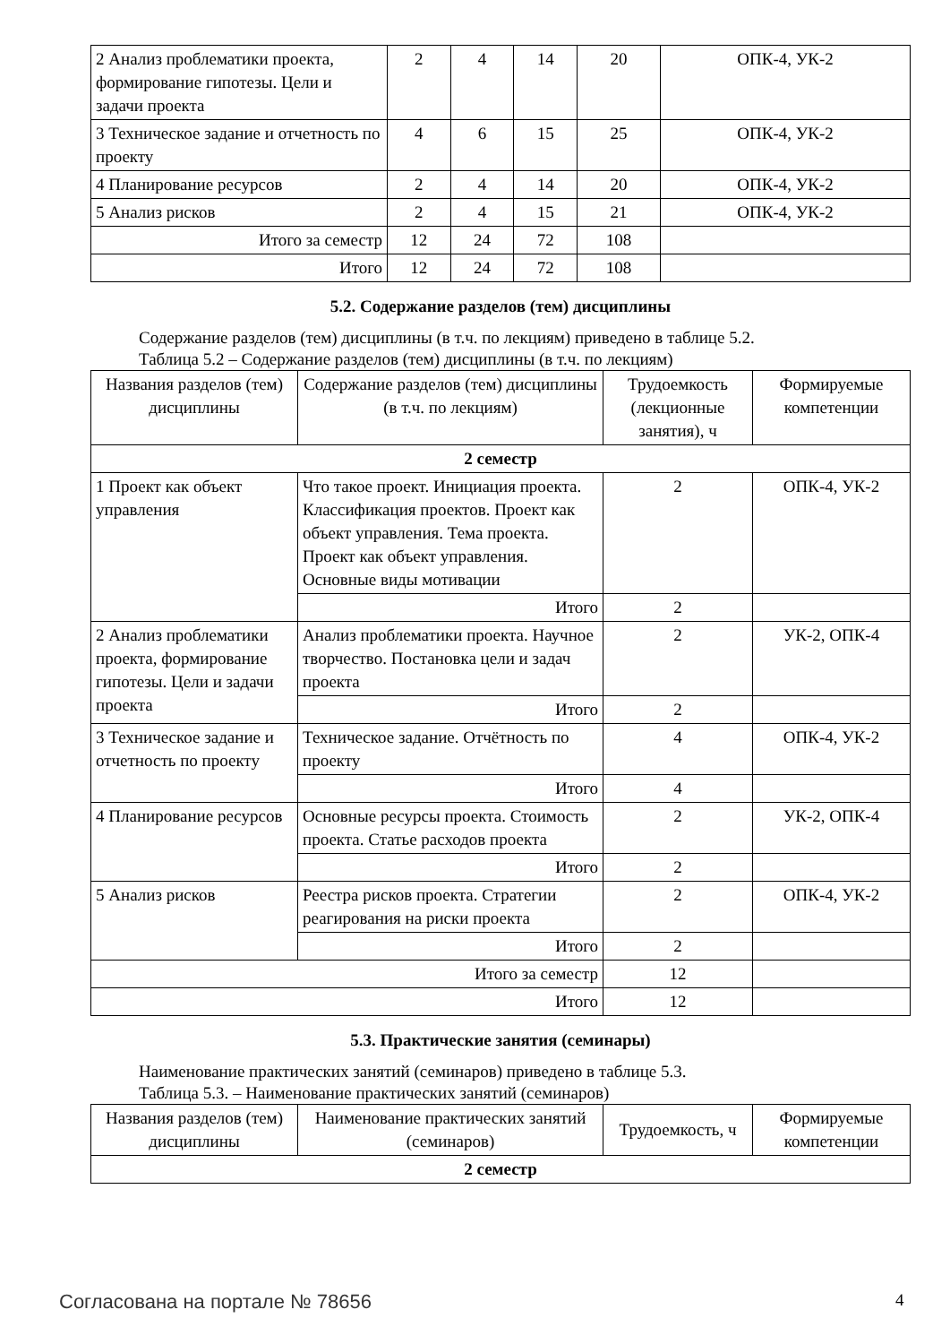| 2 Анализ проблематики проекта, формирование гипотезы. Цели и задачи проекта | 2 | 4 | 14 | 20 | ОПК-4, УК-2 |
| 3 Техническое задание и отчетность по проекту | 4 | 6 | 15 | 25 | ОПК-4, УК-2 |
| 4 Планирование ресурсов | 2 | 4 | 14 | 20 | ОПК-4, УК-2 |
| 5 Анализ рисков | 2 | 4 | 15 | 21 | ОПК-4, УК-2 |
| Итого за семестр | 12 | 24 | 72 | 108 | |
| Итого | 12 | 24 | 72 | 108 | |
5.2. Содержание разделов (тем) дисциплины
Содержание разделов (тем) дисциплины (в т.ч. по лекциям) приведено в таблице 5.2.
Таблица 5.2 – Содержание разделов (тем) дисциплины (в т.ч. по лекциям)
| Названия разделов (тем) дисциплины | Содержание разделов (тем) дисциплины (в т.ч. по лекциям) | Трудоемкость (лекционные занятия), ч | Формируемые компетенции |
| --- | --- | --- | --- |
| 2 семестр | | | |
| 1 Проект как объект управления | Что такое проект. Инициация проекта. Классификация проектов. Проект как объект управления. Тема проекта. Проект как объект управления. Основные виды мотивации | 2 | ОПК-4, УК-2 |
| | Итого | 2 | |
| 2 Анализ проблематики проекта, формирование гипотезы. Цели и задачи проекта | Анализ проблематики проекта. Научное творчество. Постановка цели и задач проекта | 2 | УК-2, ОПК-4 |
| | Итого | 2 | |
| 3 Техническое задание и отчетность по проекту | Техническое задание. Отчётность по проекту | 4 | ОПК-4, УК-2 |
| | Итого | 4 | |
| 4 Планирование ресурсов | Основные ресурсы проекта. Стоимость проекта. Статье расходов проекта | 2 | УК-2, ОПК-4 |
| | Итого | 2 | |
| 5 Анализ рисков | Реестра рисков проекта. Стратегии реагирования на риски проекта | 2 | ОПК-4, УК-2 |
| | Итого | 2 | |
| Итого за семестр | | 12 | |
| Итого | | 12 | |
5.3. Практические занятия (семинары)
Наименование практических занятий (семинаров) приведено в таблице 5.3.
Таблица 5.3. – Наименование практических занятий (семинаров)
| Названия разделов (тем) дисциплины | Наименование практических занятий (семинаров) | Трудоемкость, ч | Формируемые компетенции |
| --- | --- | --- | --- |
| 2 семестр | | | |
Согласована на портале № 78656 4